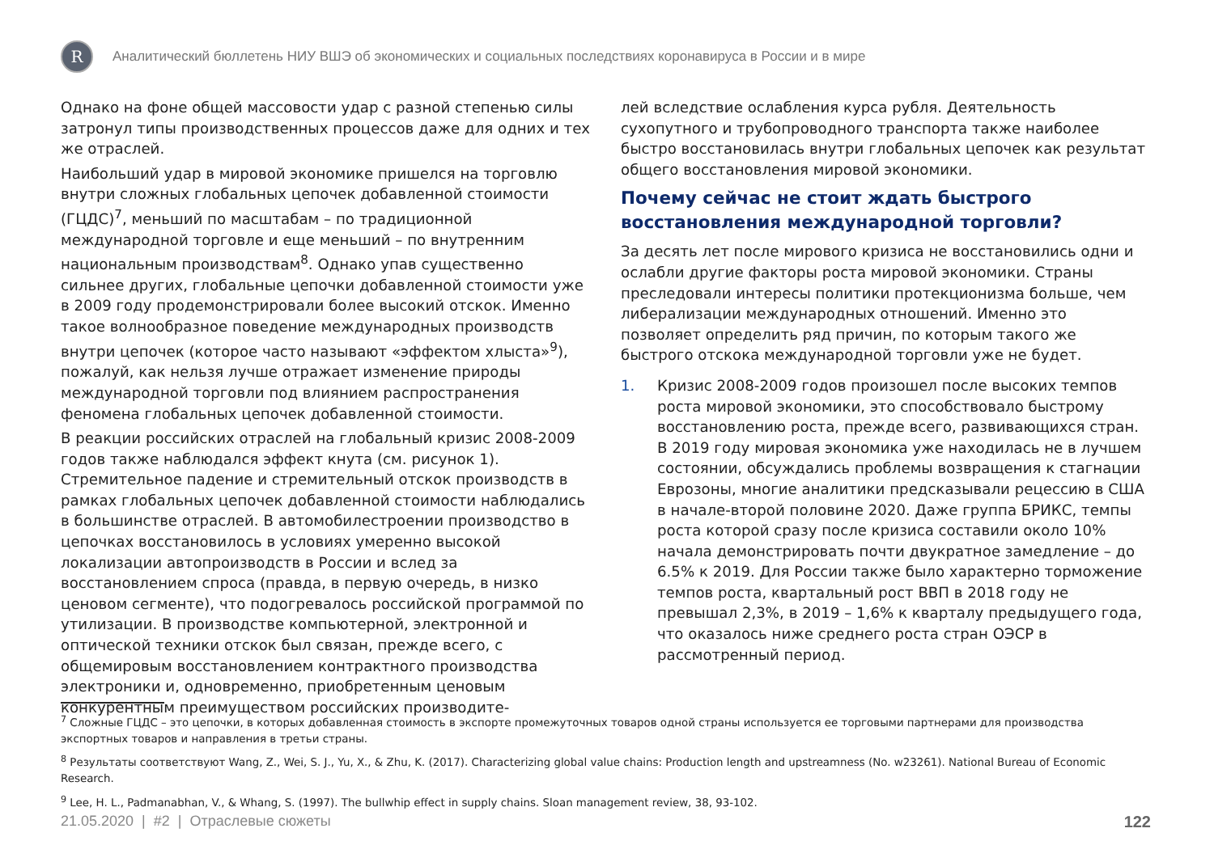R
Аналитический бюллетень НИУ ВШЭ об экономических и социальных последствиях коронавируса в России и в мире
Однако на фоне общей массовости удар с разной степенью силы затронул типы производственных процессов даже для одних и тех же отраслей.
Наибольший удар в мировой экономике пришелся на торговлю внутри сложных глобальных цепочек добавленной стоимости (ГЦДС)<sup>7</sup>, меньший по масштабам – по традиционной международной торговле и еще меньший – по внутренним национальным производствам<sup>8</sup>. Однако упав существенно сильнее других, глобальные цепочки добавленной стоимости уже в 2009 году продемонстрировали более высокий отскок. Именно такое волнообразное поведение международных производств внутри цепочек (которое часто называют «эффектом хлыста»<sup>9</sup>), пожалуй, как нельзя лучше отражает изменение природы международной торговли под влиянием распространения феномена глобальных цепочек добавленной стоимости.
В реакции российских отраслей на глобальный кризис 2008-2009 годов также наблюдался эффект кнута (см. рисунок 1). Стремительное падение и стремительный отскок производств в рамках глобальных цепочек добавленной стоимости наблюдались в большинстве отраслей. В автомобилестроении производство в цепочках восстановилось в условиях умеренно высокой локализации автопроизводств в России и вслед за восстановлением спроса (правда, в первую очередь, в низко ценовом сегменте), что подогревалось российской программой по утилизации. В производстве компьютерной, электронной и оптической техники отскок был связан, прежде всего, с общемировым восстановлением контрактного производства электроники и, одновременно, приобретенным ценовым конкурентным преимуществом российских производите-
лей вследствие ослабления курса рубля. Деятельность сухопутного и трубопроводного транспорта также наиболее быстро восстановилась внутри глобальных цепочек как результат общего восстановления мировой экономики.
Почему сейчас не стоит ждать быстрого восстановления международной торговли?
За десять лет после мирового кризиса не восстановились одни и ослабли другие факторы роста мировой экономики. Страны преследовали интересы политики протекционизма больше, чем либерализации международных отношений. Именно это позволяет определить ряд причин, по которым такого же быстрого отскока международной торговли уже не будет.
1. Кризис 2008-2009 годов произошел после высоких темпов роста мировой экономики, это способствовало быстрому восстановлению роста, прежде всего, развивающихся стран. В 2019 году мировая экономика уже находилась не в лучшем состоянии, обсуждались проблемы возвращения к стагнации Еврозоны, многие аналитики предсказывали рецессию в США в начале-второй половине 2020. Даже группа БРИКС, темпы роста которой сразу после кризиса составили около 10% начала демонстрировать почти двукратное замедление – до 6.5% к 2019. Для России также было характерно торможение темпов роста, квартальный рост ВВП в 2018 году не превышал 2,3%, в 2019 – 1,6% к кварталу предыдущего года, что оказалось ниже среднего роста стран ОЭСР в рассмотренный период.
<sup>7</sup> Сложные ГЦДС – это цепочки, в которых добавленная стоимость в экспорте промежуточных товаров одной страны используется ее торговыми партнерами для производства экспортных товаров и направления в третьи страны.
<sup>8</sup> Результаты соответствуют Wang, Z., Wei, S. J., Yu, X., & Zhu, K. (2017). Characterizing global value chains: Production length and upstreamness (No. w23261). National Bureau of Economic Research.
<sup>9</sup> Lee, H. L., Padmanabhan, V., & Whang, S. (1997). The bullwhip effect in supply chains. Sloan management review, 38, 93-102.
21.05.2020 | #2 | Отраслевые сюжеты 122